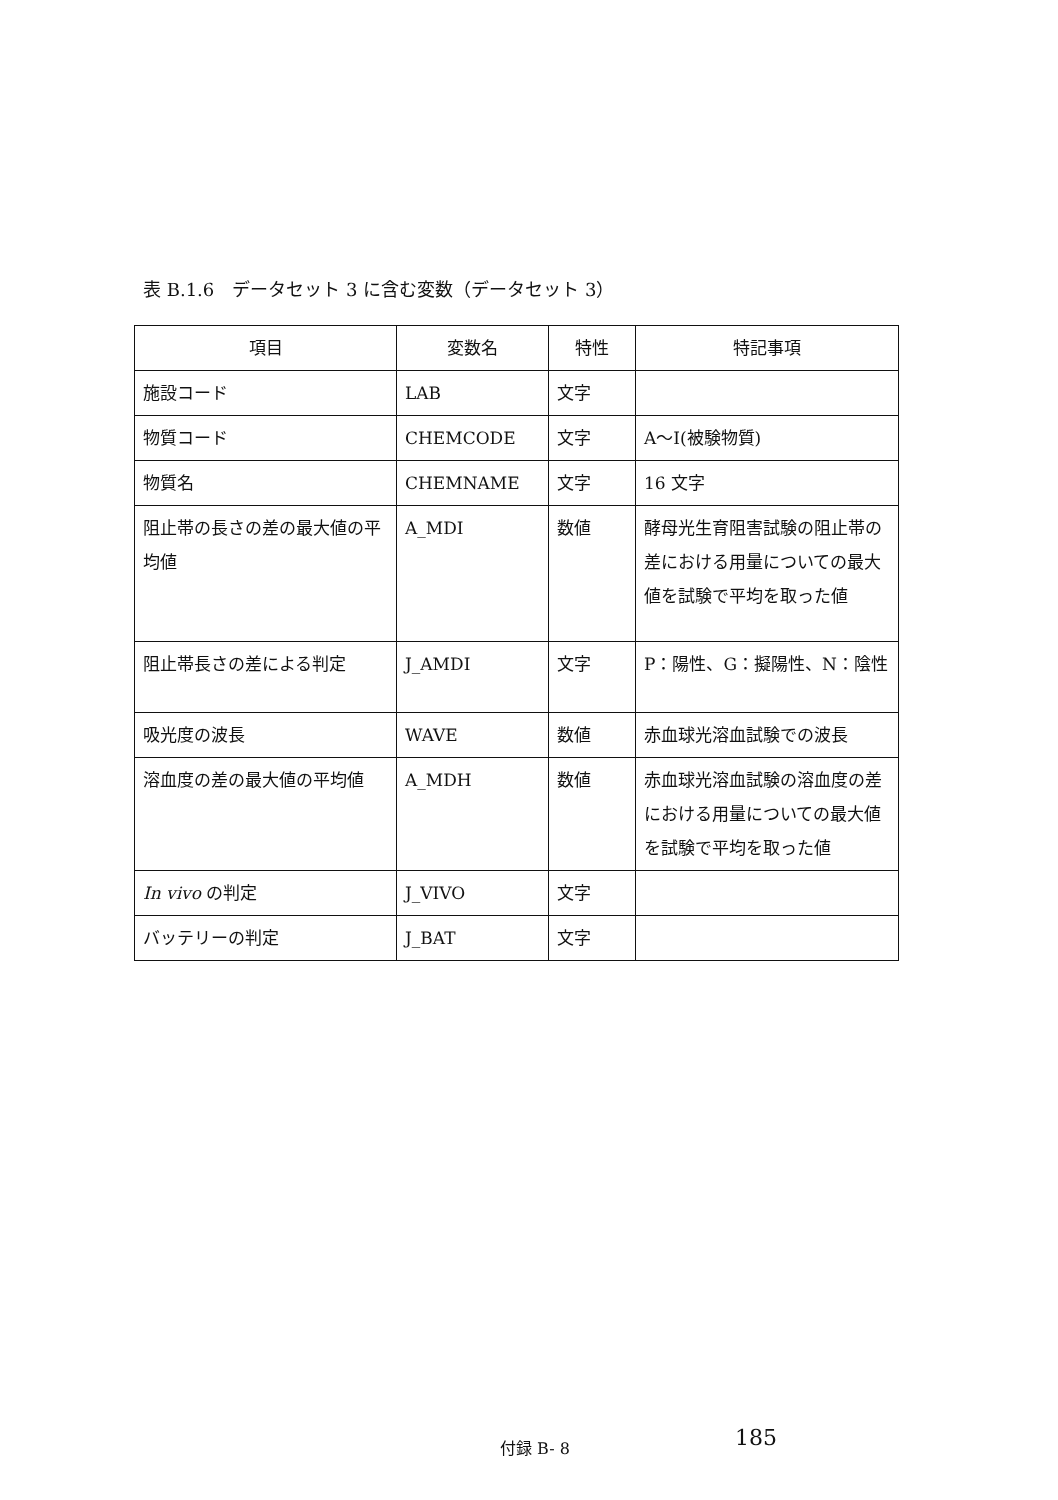表 B.1.6　データセット 3 に含む変数（データセット 3）
| 項目 | 変数名 | 特性 | 特記事項 |
| --- | --- | --- | --- |
| 施設コード | LAB | 文字 | |
| 物質コード | CHEMCODE | 文字 | A～I(被験物質) |
| 物質名 | CHEMNAME | 文字 | 16 文字 |
| 阻止帯の長さの差の最大値の平均値 | A_MDI | 数値 | 酵母光生育阻害試験の阻止帯の差における用量についての最大値を試験で平均を取った値 |
| 阻止帯長さの差による判定 | J_AMDI | 文字 | P：陽性、G：擬陽性、N：陰性 |
| 吸光度の波長 | WAVE | 数値 | 赤血球光溶血試験での波長 |
| 溶血度の差の最大値の平均値 | A_MDH | 数値 | 赤血球光溶血試験の溶血度の差における用量についての最大値を試験で平均を取った値 |
| In vivo の判定 | J_VIVO | 文字 | |
| バッテリーの判定 | J_BAT | 文字 | |
付録 B- 8 185